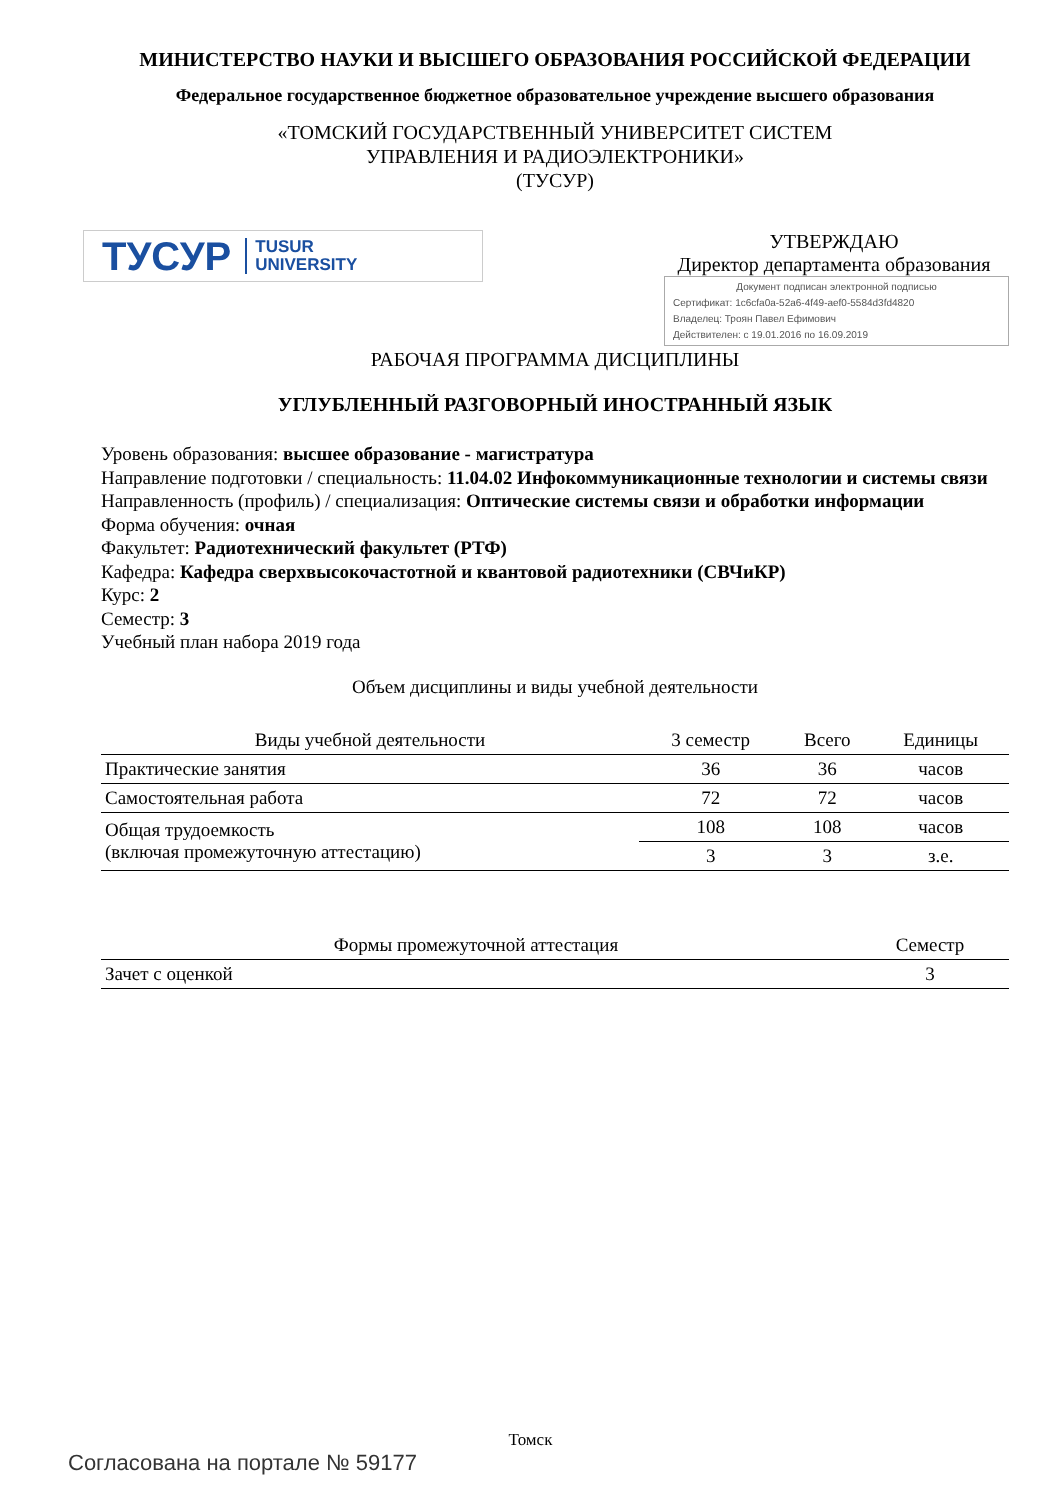МИНИСТЕРСТВО НАУКИ И ВЫСШЕГО ОБРАЗОВАНИЯ РОССИЙСКОЙ ФЕДЕРАЦИИ
Федеральное государственное бюджетное образовательное учреждение высшего образования
«ТОМСКИЙ ГОСУДАРСТВЕННЫЙ УНИВЕРСИТЕТ СИСТЕМ
УПРАВЛЕНИЯ И РАДИОЭЛЕКТРОНИКИ»
(ТУСУР)
ТУСУР TUSUR
UNIVERSITY
УТВЕРЖДАЮ
Директор департамента образования
Документ подписан электронной подписью
Сертификат: 1c6cfa0a-52a6-4f49-aef0-5584d3fd4820
Владелец: Троян Павел Ефимович
Действителен: с 19.01.2016 по 16.09.2019
РАБОЧАЯ ПРОГРАММА ДИСЦИПЛИНЫ
УГЛУБЛЕННЫЙ РАЗГОВОРНЫЙ ИНОСТРАННЫЙ ЯЗЫК
Уровень образования: высшее образование - магистратура
Направление подготовки / специальность: 11.04.02 Инфокоммуникационные технологии и системы связи
Направленность (профиль) / специализация: Оптические системы связи и обработки информации
Форма обучения: очная
Факультет: Радиотехнический факультет (РТФ)
Кафедра: Кафедра сверхвысокочастотной и квантовой радиотехники (СВЧиКР)
Курс: 2
Семестр: 3
Учебный план набора 2019 года
Объем дисциплины и виды учебной деятельности
| Виды учебной деятельности | 3 семестр | Всего | Единицы |
| --- | --- | --- | --- |
| Практические занятия | 36 | 36 | часов |
| Самостоятельная работа | 72 | 72 | часов |
| Общая трудоемкость (включая промежуточную аттестацию) | 108 | 108 | часов |
| | 3 | 3 | з.е. |
| Формы промежуточной аттестация | Семестр |
| --- | --- |
| Зачет с оценкой | 3 |
Томск
Согласована на портале № 59177